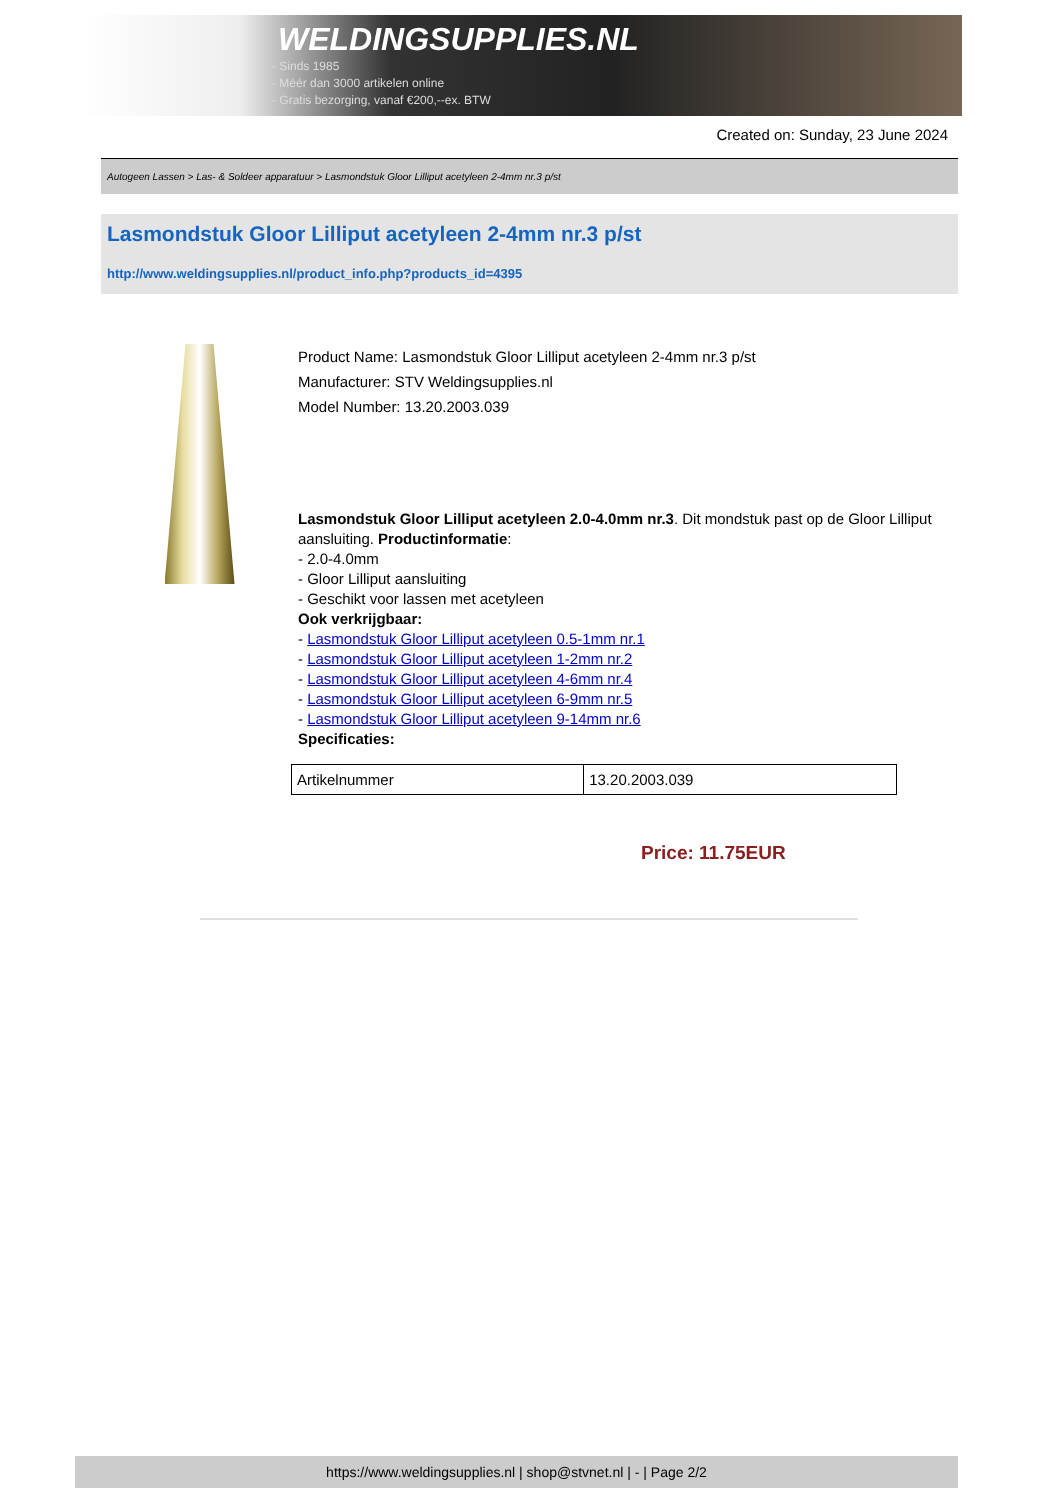WELDINGSUPPLIES.NL
- Sinds 1985
- Méér dan 3000 artikelen online
- Gratis bezorging, vanaf €200,--ex. BTW
Created on: Sunday, 23 June 2024
Autogeen Lassen > Las- & Soldeer apparatuur > Lasmondstuk Gloor Lilliput acetyleen 2-4mm nr.3 p/st
Lasmondstuk Gloor Lilliput acetyleen 2-4mm nr.3 p/st
http://www.weldingsupplies.nl/product_info.php?products_id=4395
Product Name: Lasmondstuk Gloor Lilliput acetyleen 2-4mm nr.3 p/st
Manufacturer: STV Weldingsupplies.nl
Model Number: 13.20.2003.039
Lasmondstuk Gloor Lilliput acetyleen 2.0-4.0mm nr.3. Dit mondstuk past op de Gloor Lilliput aansluiting. Productinformatie:
- 2.0-4.0mm
- Gloor Lilliput aansluiting
- Geschikt voor lassen met acetyleen
Ook verkrijgbaar:
- Lasmondstuk Gloor Lilliput acetyleen 0.5-1mm nr.1
- Lasmondstuk Gloor Lilliput acetyleen 1-2mm nr.2
- Lasmondstuk Gloor Lilliput acetyleen 4-6mm nr.4
- Lasmondstuk Gloor Lilliput acetyleen 6-9mm nr.5
- Lasmondstuk Gloor Lilliput acetyleen 9-14mm nr.6
Specificaties:
| Artikelnummer | 13.20.2003.039 |
Price: 11.75EUR
https://www.weldingsupplies.nl | shop@stvnet.nl | - | Page 2/2